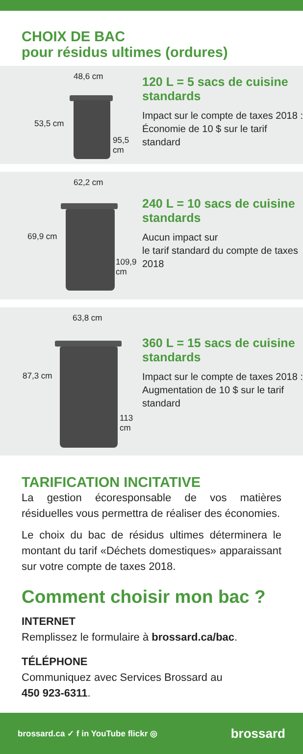CHOIX DE BAC
pour résidus ultimes (ordures)
48,6 cm
53,5 cm
95,5 cm
120 L = 5 sacs de cuisine standards
Impact sur le compte de taxes 2018 :
Économie de 10 $ sur le tarif standard
62,2 cm
69,9 cm
109,9 cm
240 L = 10 sacs de cuisine standards
Aucun impact sur
le tarif standard du compte de taxes 2018
63,8 cm
87,3 cm
113 cm
360 L = 15 sacs de cuisine standards
Impact sur le compte de taxes 2018 :
Augmentation de 10 $ sur le tarif standard
TARIFICATION INCITATIVE
La gestion écoresponsable de vos matières résiduelles vous permettra de réaliser des économies.
Le choix du bac de résidus ultimes déterminera le montant du tarif «Déchets domestiques» apparaissant sur votre compte de taxes 2018.
Comment choisir mon bac ?
INTERNET
Remplissez le formulaire à brossard.ca/bac.
TÉLÉPHONE
Communiquez avec Services Brossard au
450 923-6311.
brossard.ca ✓ f in YouTube flickr ◎ brossard